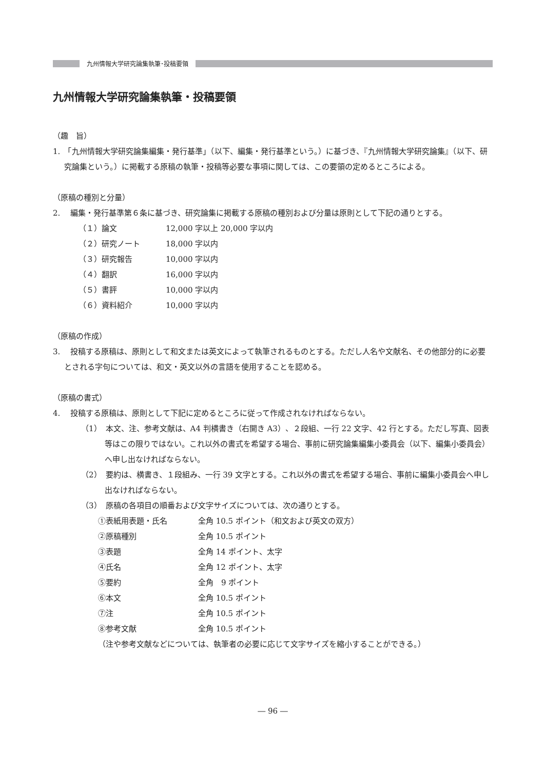九州情報大学研究論集執筆･投稿要領
九州情報大学研究論集執筆・投稿要領
（趣　旨）
1.　「九州情報大学研究論集編集・発行基準」（以下、編集・発行基準という。）に基づき、『九州情報大学研究論集』（以下、研究論集という。）に掲載する原稿の執筆・投稿等必要な事項に関しては、この要領の定めるところによる。
（原稿の種別と分量）
2.　 編集・発行基準第６条に基づき、研究論集に掲載する原稿の種別および分量は原則として下記の通りとする。
（１）論文 12,000 字以上 20,000 字以内
（２）研究ノート 18,000 字以内
（３）研究報告 10,000 字以内
（４）翻訳 16,000 字以内
（５）書評 10,000 字以内
（６）資料紹介 10,000 字以内
（原稿の作成）
3.　 投稿する原稿は、原則として和文または英文によって執筆されるものとする。ただし人名や文献名、その他部分的に必要とされる字句については、和文・英文以外の言語を使用することを認める。
（原稿の書式）
4.　 投稿する原稿は、原則として下記に定めるところに従って作成されなければならない。
（1）　本文、注、参考文献は、A4 判横書き（右開き A3）、２段組、一行 22 文字、42 行とする。ただし写真、図表等はこの限りではない。これ以外の書式を希望する場合、事前に研究論集編集小委員会（以下、編集小委員会）へ申し出なければならない。
（2）　要約は、横書き、１段組み、一行 39 文字とする。これ以外の書式を希望する場合、事前に編集小委員会へ申し出なければならない。
（3）　原稿の各項目の順番および文字サイズについては、次の通りとする。
①表紙用表題・氏名 全角 10.5 ポイント（和文および英文の双方）
②原稿種別 全角 10.5 ポイント
③表題 全角 14 ポイント、太字
④氏名 全角 12 ポイント、太字
⑤要約 全角　9 ポイント
⑥本文 全角 10.5 ポイント
⑦注 全角 10.5 ポイント
⑧参考文献 全角 10.5 ポイント
（注や参考文献などについては、執筆者の必要に応じて文字サイズを縮小することができる。）
― 96 ―